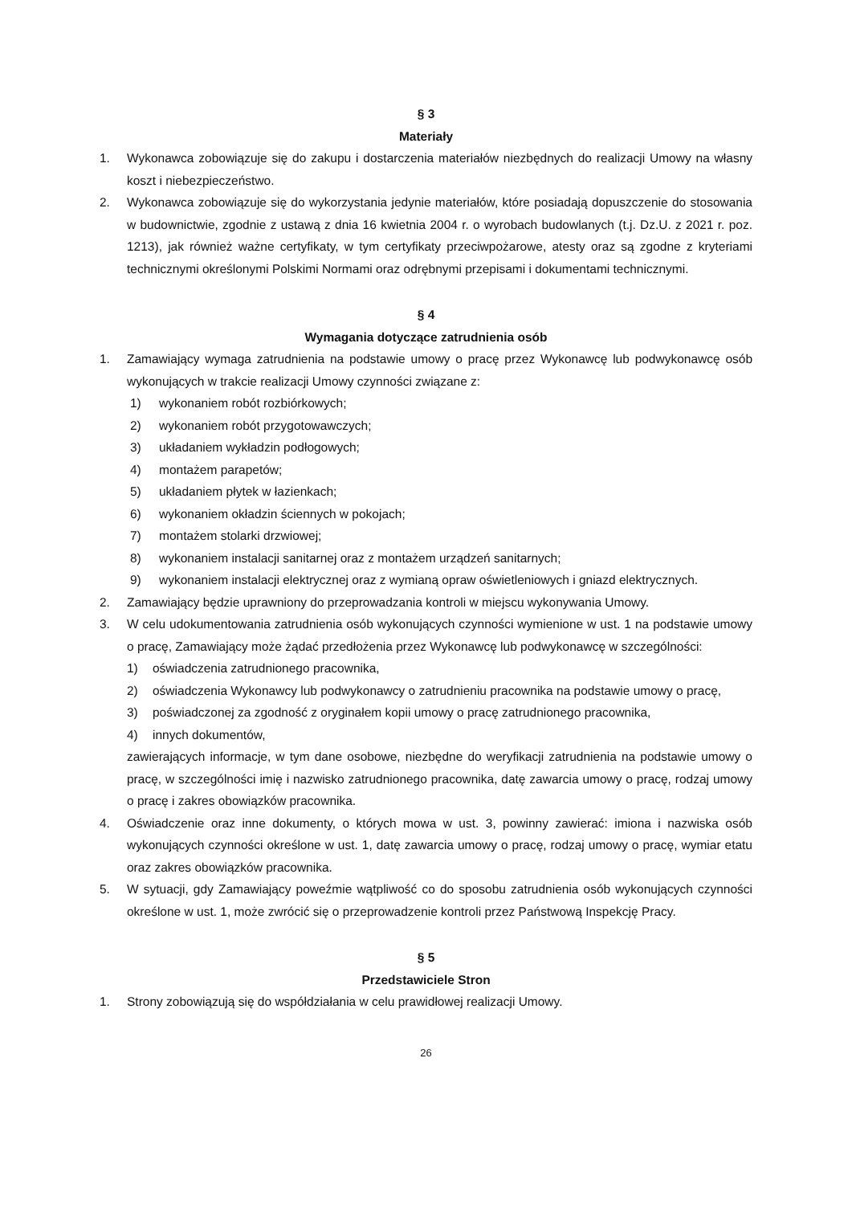§ 3
Materiały
1. Wykonawca zobowiązuje się do zakupu i dostarczenia materiałów niezbędnych do realizacji Umowy na własny koszt i niebezpieczeństwo.
2. Wykonawca zobowiązuje się do wykorzystania jedynie materiałów, które posiadają dopuszczenie do stosowania w budownictwie, zgodnie z ustawą z dnia 16 kwietnia 2004 r. o wyrobach budowlanych (t.j. Dz.U. z 2021 r. poz. 1213), jak również ważne certyfikaty, w tym certyfikaty przeciwpożarowe, atesty oraz są zgodne z kryteriami technicznymi określonymi Polskimi Normami oraz odrębnymi przepisami i dokumentami technicznymi.
§ 4
Wymagania dotyczące zatrudnienia osób
1. Zamawiający wymaga zatrudnienia na podstawie umowy o pracę przez Wykonawcę lub podwykonawcę osób wykonujących w trakcie realizacji Umowy czynności związane z:
1) wykonaniem robót rozbiórkowych;
2) wykonaniem robót przygotowawczych;
3) układaniem wykładzin podłogowych;
4) montażem parapetów;
5) układaniem płytek w łazienkach;
6) wykonaniem okładzin ściennych w pokojach;
7) montażem stolarki drzwiowej;
8) wykonaniem instalacji sanitarnej oraz z montażem urządzeń sanitarnych;
9) wykonaniem instalacji elektrycznej oraz z wymianą opraw oświetleniowych i gniazd elektrycznych.
2. Zamawiający będzie uprawniony do przeprowadzania kontroli w miejscu wykonywania Umowy.
3. W celu udokumentowania zatrudnienia osób wykonujących czynności wymienione w ust. 1 na podstawie umowy o pracę, Zamawiający może żądać przedłożenia przez Wykonawcę lub podwykonawcę w szczególności:
1) oświadczenia zatrudnionego pracownika,
2) oświadczenia Wykonawcy lub podwykonawcy o zatrudnieniu pracownika na podstawie umowy o pracę,
3) poświadczonej za zgodność z oryginałem kopii umowy o pracę zatrudnionego pracownika,
4) innych dokumentów,
zawierających informacje, w tym dane osobowe, niezbędne do weryfikacji zatrudnienia na podstawie umowy o pracę, w szczególności imię i nazwisko zatrudnionego pracownika, datę zawarcia umowy o pracę, rodzaj umowy o pracę i zakres obowiązków pracownika.
4. Oświadczenie oraz inne dokumenty, o których mowa w ust. 3, powinny zawierać: imiona i nazwiska osób wykonujących czynności określone w ust. 1, datę zawarcia umowy o pracę, rodzaj umowy o pracę, wymiar etatu oraz zakres obowiązków pracownika.
5. W sytuacji, gdy Zamawiający poweźmie wątpliwość co do sposobu zatrudnienia osób wykonujących czynności określone w ust. 1, może zwrócić się o przeprowadzenie kontroli przez Państwową Inspekcję Pracy.
§ 5
Przedstawiciele Stron
1. Strony zobowiązują się do współdziałania w celu prawidłowej realizacji Umowy.
26